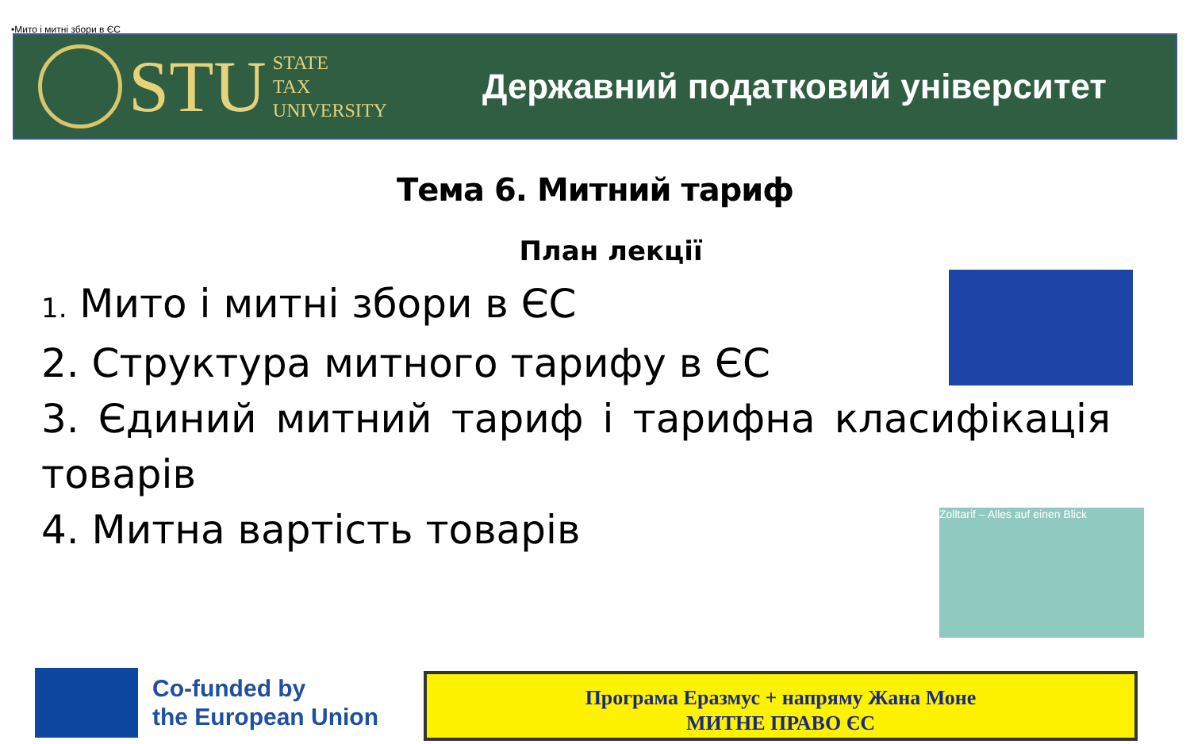•Мито і митні збори в ЄС
STU
STATE
TAX
UNIVERSITY
Державний податковий університет
Тема 6. Митний тариф
План лекції
1. Мито і митні збори в ЄС
2. Структура митного тарифу в ЄС
3. Єдиний митний тариф і тарифна класифікація товарів
4. Митна вартість товарів
Zolltarif – Alles auf einen Blick
Co-funded by
the European Union
Програма Еразмус + напряму Жана Моне
МИТНЕ ПРАВО ЄС